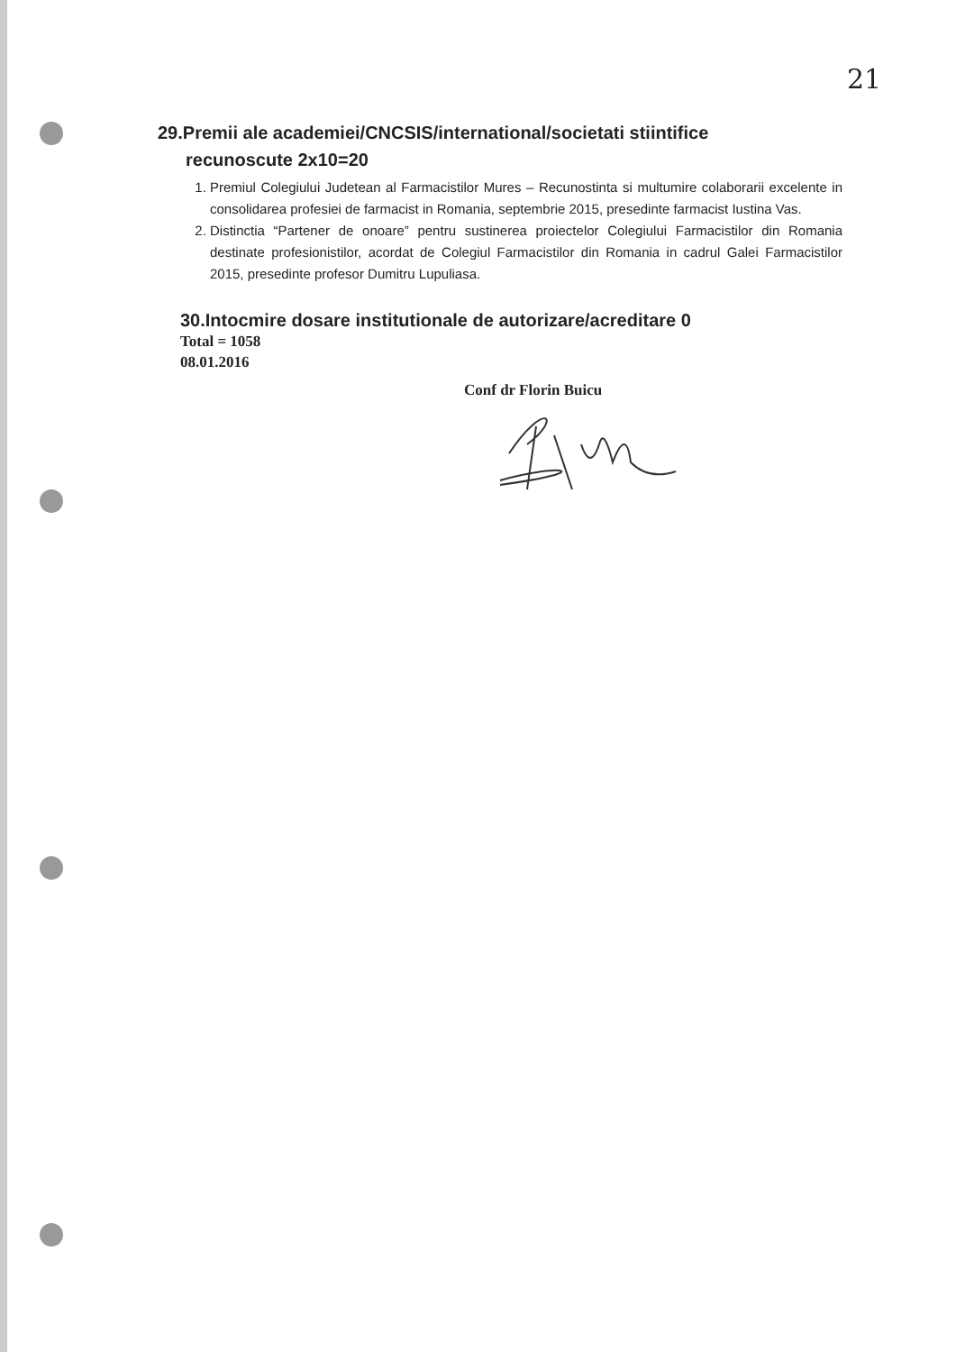21
29.Premii ale academiei/CNCSIS/international/societati stiintifice
recunoscute 2x10=20
1. Premiul Colegiului Judetean al Farmacistilor Mures – Recunostinta si multumire colaborarii excelente in consolidarea profesiei de farmacist in Romania, septembrie 2015, presedinte farmacist Iustina Vas.
2. Distinctia “Partener de onoare” pentru sustinerea proiectelor Colegiului Farmacistilor din Romania destinate profesionistilor, acordat de Colegiul Farmacistilor din Romania in cadrul Galei Farmacistilor 2015, presedinte profesor Dumitru Lupuliasa.
30.Intocmire dosare institutionale de autorizare/acreditare 0
Total = 1058
08.01.2016
Conf dr Florin Buicu